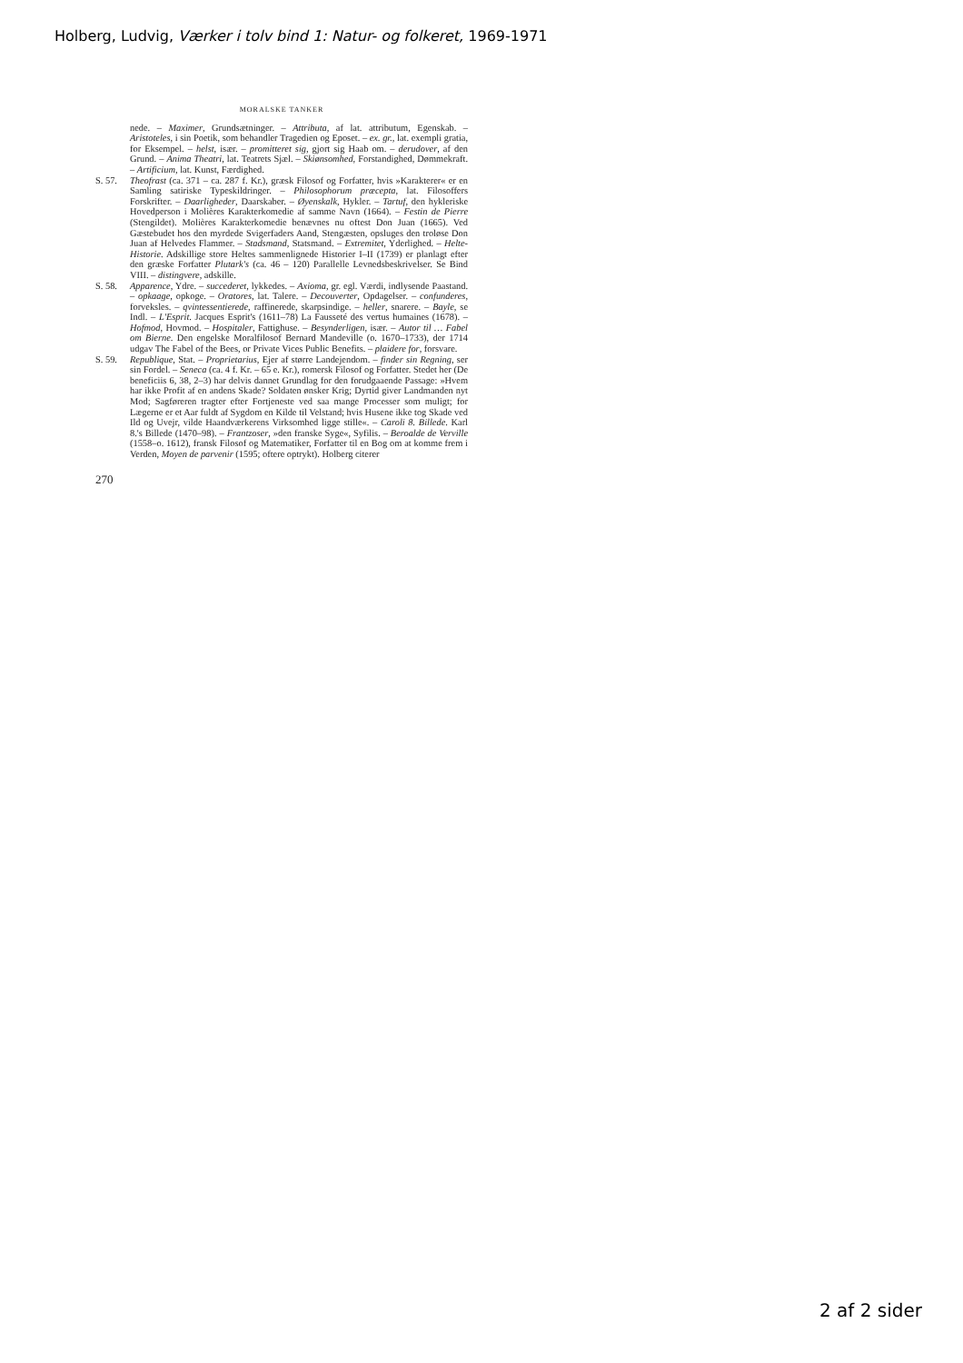Holberg, Ludvig, Værker i tolv bind 1: Natur- og folkeret, 1969-1971
MORALSKE TANKER
nede. – Maximer, Grundsætninger. – Attributa, af lat. attributum, Egenskab. – Aristoteles, i sin Poetik, som behandler Tragedien og Eposet. – ex. gr., lat. exempli gratia, for Eksempel. – helst, især. – promitteret sig, gjort sig Haab om. – derudover, af den Grund. – Anima Theatri, lat. Teatrets Sjæl. – Skiønsomhed, Forstandighed, Dømmekraft. – Artificium, lat. Kunst, Færdighed.
S. 57. Theofrast (ca. 371 – ca. 287 f. Kr.), græsk Filosof og Forfatter, hvis »Karakterer« er en Samling satiriske Typeskildringer. – Philosophorum præcepta, lat. Filosoffers Forskrifter. – Daarligheder, Daarskaber. – Øyenskalk, Hykler. – Tartuf, den hykleriske Hovedperson i Molières Karakterkomedie af samme Navn (1664). – Festin de Pierre (Stengildet). Molières Karakterkomedie benævnes nu oftest Don Juan (1665). Ved Gæstebudet hos den myrdede Svigerfaders Aand, Stengæsten, opsluges den troløse Don Juan af Helvedes Flammer. – Stadsmand, Statsmand. – Extremitet, Yderlighed. – Helte-Historie. Adskillige store Heltes sammenlignede Historier I–II (1739) er planlagt efter den græske Forfatter Plutark's (ca. 46 – 120) Parallelle Levnedsbeskrivelser. Se Bind VIII. – distingvere, adskille.
S. 58. Apparence, Ydre. – succederet, lykkedes. – Axioma, gr. egl. Værdi, indlysende Paastand. – opkaage, opkoge. – Oratores, lat. Talere. – Decouverter, Opdagelser. – confunderes, forveksles. – qvintessentierede, raffinerede, skarpsindige. – heller, snarere. – Bayle, se Indl. – L'Esprit. Jacques Esprit's (1611–78) La Fausseté des vertus humaines (1678). – Hofmod, Hovmod. – Hospitaler, Fattighuse. – Besynderligen, især. – Autor til … Fabel om Bierne. Den engelske Moralfilosof Bernard Mandeville (o. 1670–1733), der 1714 udgav The Fabel of the Bees, or Private Vices Public Benefits. – plaidere for, forsvare.
S. 59. Republique, Stat. – Proprietarius, Ejer af større Landejendom. – finder sin Regning, ser sin Fordel. – Seneca (ca. 4 f. Kr. – 65 e. Kr.), romersk Filosof og Forfatter. Stedet her (De beneficiis 6, 38, 2–3) har delvis dannet Grundlag for den forudgaaende Passage: »Hvem har ikke Profit af en andens Skade? Soldaten ønsker Krig; Dyrtid giver Landmanden nyt Mod; Sagføreren tragter efter Fortjeneste ved saa mange Processer som muligt; for Lægerne er et Aar fuldt af Sygdom en Kilde til Velstand; hvis Husene ikke tog Skade ved Ild og Uvejr, vilde Haandværkerens Virksomhed ligge stille«. – Caroli 8. Billede. Karl 8.'s Billede (1470–98). – Frantzoser, »den franske Syge«, Syfilis. – Beroalde de Verville (1558–o. 1612), fransk Filosof og Matematiker, Forfatter til en Bog om at komme frem i Verden, Moyen de parvenir (1595; oftere optrykt). Holberg citerer
270
2 af 2 sider